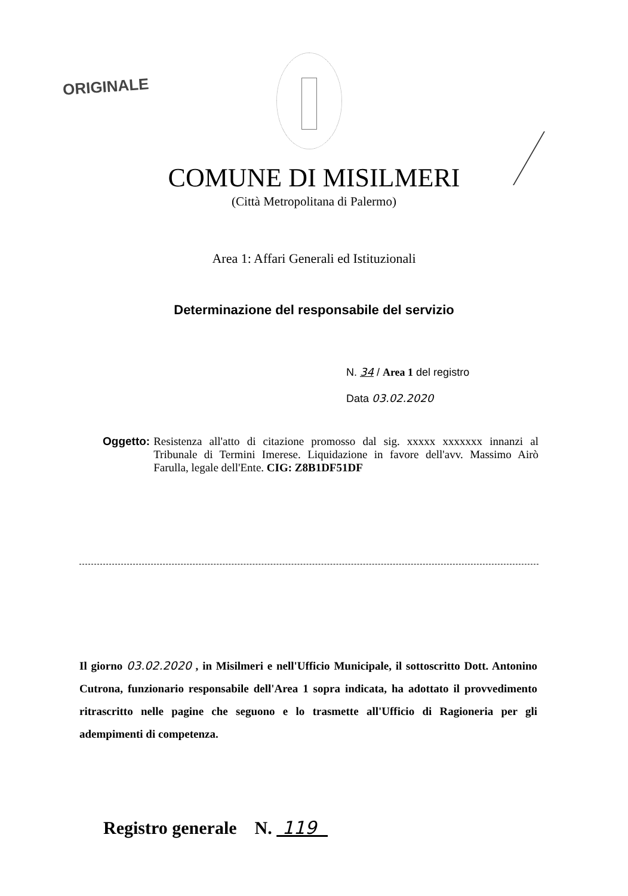ORIGINALE
COMUNE DI MISILMERI
(Città Metropolitana di Palermo)
Area 1: Affari Generali ed Istituzionali
Determinazione del responsabile del servizio
N. 34 / Area 1 del registro
Data 03.02.2020
Oggetto: Resistenza all'atto di citazione promosso dal sig. xxxxx xxxxxxx innanzi al Tribunale di Termini Imerese. Liquidazione in favore dell'avv. Massimo Airò Farulla, legale dell'Ente. CIG: Z8B1DF51DF
Il giorno 03.02.2020 , in Misilmeri e nell'Ufficio Municipale, il sottoscritto Dott. Antonino Cutrona, funzionario responsabile dell'Area 1 sopra indicata, ha adottato il provvedimento ritrascritto nelle pagine che seguono e lo trasmette all'Ufficio di Ragioneria per gli adempimenti di competenza.
Registro generale N. 119